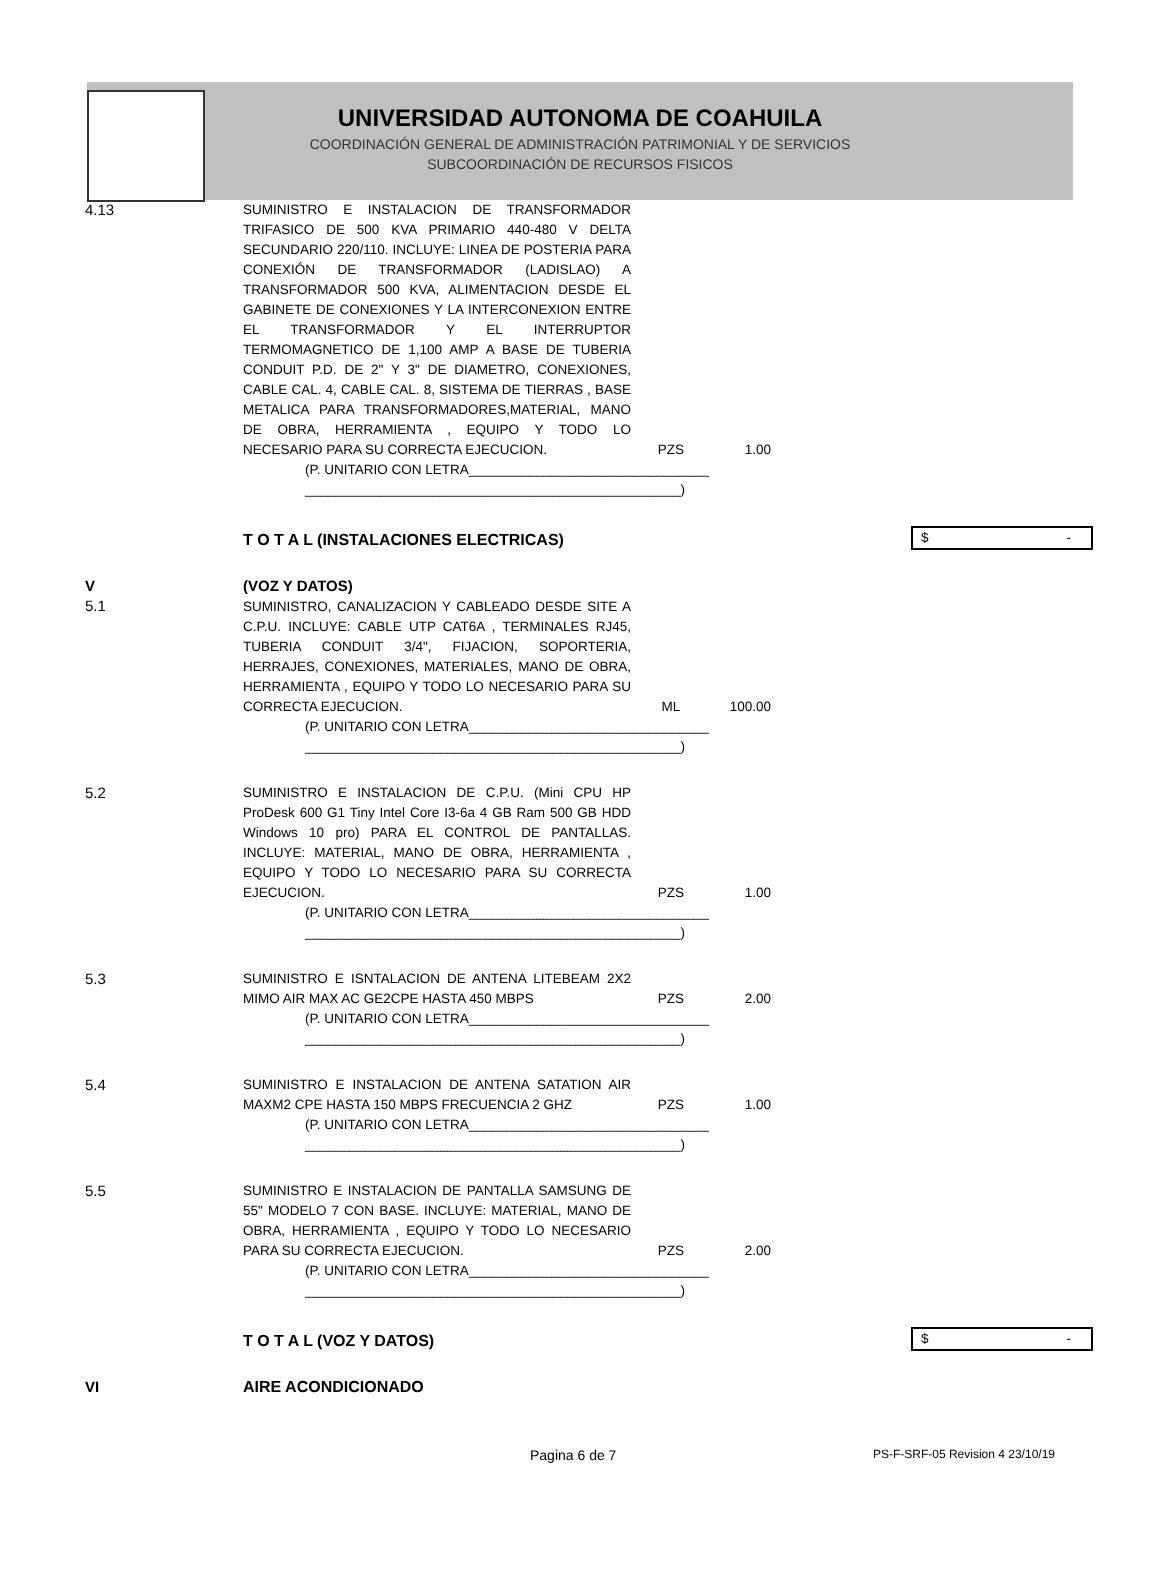UNIVERSIDAD AUTONOMA DE COAHUILA
COORDINACIÓN GENERAL DE ADMINISTRACIÓN PATRIMONIAL Y DE SERVICIOS
SUBCOORDINACIÓN DE RECURSOS FISICOS
| 4.13 | SUMINISTRO E INSTALACION DE TRANSFORMADOR TRIFASICO DE 500 KVA PRIMARIO 440-480 V DELTA SECUNDARIO 220/110. INCLUYE: LINEA DE POSTERIA PARA CONEXIÓN DE TRANSFORMADOR (LADISLAO) A TRANSFORMADOR 500 KVA, ALIMENTACION DESDE EL GABINETE DE CONEXIONES Y LA INTERCONEXION ENTRE EL TRANSFORMADOR Y EL INTERRUPTOR TERMOMAGNETICO DE 1,100 AMP A BASE DE TUBERIA CONDUIT P.D. DE 2" Y 3" DE DIAMETRO, CONEXIONES, CABLE CAL. 4, CABLE CAL. 8, SISTEMA DE TIERRAS , BASE METALICA PARA TRANSFORMADORES,MATERIAL, MANO DE OBRA, HERRAMIENTA , EQUIPO Y TODO LO NECESARIO PARA SU CORRECTA EJECUCION. | PZS | 1.00 | |
| | (P. UNITARIO CON LETRA________________________________ __________________________________________________) | | | |
| | T O T A L (INSTALACIONES ELECTRICAS) | | | $ - |
| V 5.1 | (VOZ Y DATOS) SUMINISTRO, CANALIZACION Y CABLEADO DESDE SITE A C.P.U. INCLUYE: CABLE UTP CAT6A , TERMINALES RJ45, TUBERIA CONDUIT 3/4", FIJACION, SOPORTERIA, HERRAJES, CONEXIONES, MATERIALES, MANO DE OBRA, HERRAMIENTA , EQUIPO Y TODO LO NECESARIO PARA SU CORRECTA EJECUCION. | ML | 100.00 | |
| | (P. UNITARIO CON LETRA________________________________ __________________________________________________) | | | |
| 5.2 | SUMINISTRO E INSTALACION DE C.P.U. (Mini CPU HP ProDesk 600 G1 Tiny Intel Core I3-6a 4 GB Ram 500 GB HDD Windows 10 pro) PARA EL CONTROL DE PANTALLAS. INCLUYE: MATERIAL, MANO DE OBRA, HERRAMIENTA , EQUIPO Y TODO LO NECESARIO PARA SU CORRECTA EJECUCION. | PZS | 1.00 | |
| | (P. UNITARIO CON LETRA________________________________ __________________________________________________) | | | |
| 5.3 | SUMINISTRO E ISNTALACION DE ANTENA LITEBEAM 2X2 MIMO AIR MAX AC GE2CPE HASTA 450 MBPS | PZS | 2.00 | |
| | (P. UNITARIO CON LETRA________________________________ __________________________________________________) | | | |
| 5.4 | SUMINISTRO E INSTALACION DE ANTENA SATATION AIR MAXM2 CPE HASTA 150 MBPS FRECUENCIA 2 GHZ | PZS | 1.00 | |
| | (P. UNITARIO CON LETRA________________________________ __________________________________________________) | | | |
| 5.5 | SUMINISTRO E INSTALACION DE PANTALLA SAMSUNG DE 55" MODELO 7 CON BASE. INCLUYE: MATERIAL, MANO DE OBRA, HERRAMIENTA , EQUIPO Y TODO LO NECESARIO PARA SU CORRECTA EJECUCION. | PZS | 2.00 | |
| | (P. UNITARIO CON LETRA________________________________ __________________________________________________) | | | |
| | T O T A L (VOZ Y DATOS) | | | $ - |
| VI | AIRE ACONDICIONADO | | | |
Pagina 6 de 7 PS-F-SRF-05 Revision 4 23/10/19